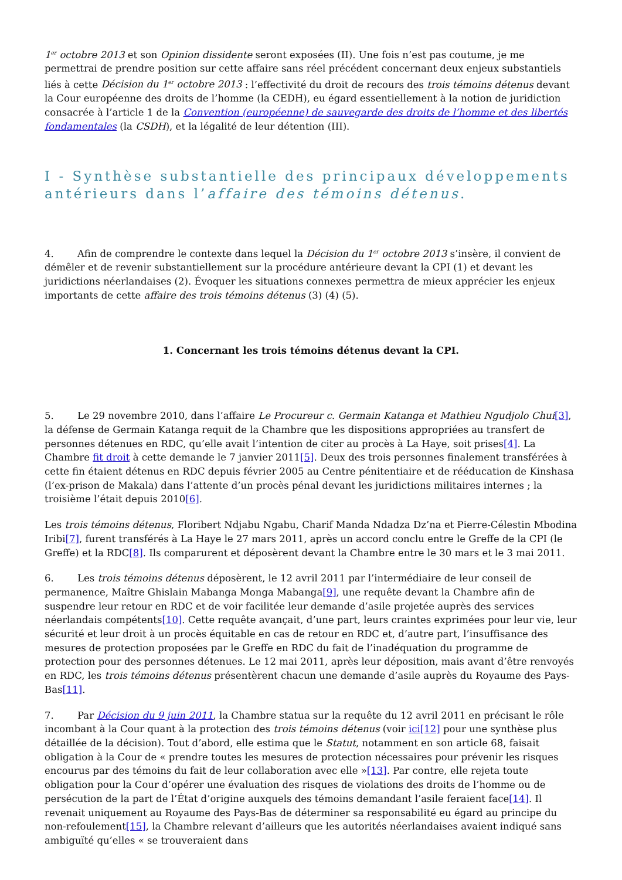1<sup>er</sup> octobre 2013 et son Opinion dissidente seront exposées (II). Une fois n’est pas coutume, je me permettrai de prendre position sur cette affaire sans réel précédent concernant deux enjeux substantiels liés à cette Décision du 1<sup>er</sup> octobre 2013 : l’effectivité du droit de recours des trois témoins détenus devant la Cour européenne des droits de l’homme (la CEDH), eu égard essentiellement à la notion de juridiction consacrée à l’article 1 de la Convention (européenne) de sauvegarde des droits de l’homme et des libertés fondamentales (la CSDH), et la légalité de leur détention (III).
I - Synthèse substantielle des principaux développements antérieurs dans l’affaire des témoins détenus.
4. Afin de comprendre le contexte dans lequel la Décision du 1<sup>er</sup> octobre 2013 s’insère, il convient de démêler et de revenir substantiellement sur la procédure antérieure devant la CPI (1) et devant les juridictions néerlandaises (2). Évoquer les situations connexes permettra de mieux apprécier les enjeux importants de cette affaire des trois témoins détenus (3) (4) (5).
1. Concernant les trois témoins détenus devant la CPI.
5. Le 29 novembre 2010, dans l’affaire Le Procureur c. Germain Katanga et Mathieu Ngudjolo Chui[3], la défense de Germain Katanga requit de la Chambre que les dispositions appropriées au transfert de personnes détenues en RDC, qu’elle avait l’intention de citer au procès à La Haye, soit prises[4]. La Chambre fit droit à cette demande le 7 janvier 2011[5]. Deux des trois personnes finalement transférées à cette fin étaient détenus en RDC depuis février 2005 au Centre pénitentiaire et de rééducation de Kinshasa (l’ex-prison de Makala) dans l’attente d’un procès pénal devant les juridictions militaires internes ; la troisième l’était depuis 2010[6].
Les trois témoins détenus, Floribert Ndjabu Ngabu, Charif Manda Ndadza Dz’na et Pierre-Célestin Mbodina Iribi[7], furent transférés à La Haye le 27 mars 2011, après un accord conclu entre le Greffe de la CPI (le Greffe) et la RDC[8]. Ils comparurent et déposèrent devant la Chambre entre le 30 mars et le 3 mai 2011.
6. Les trois témoins détenus déposèrent, le 12 avril 2011 par l’intermédiaire de leur conseil de permanence, Maître Ghislain Mabanga Monga Mabanga[9], une requête devant la Chambre afin de suspendre leur retour en RDC et de voir facilitée leur demande d’asile projetée auprès des services néerlandais compétents[10]. Cette requête avançait, d’une part, leurs craintes exprimées pour leur vie, leur sécurité et leur droit à un procès équitable en cas de retour en RDC et, d’autre part, l’insuffisance des mesures de protection proposées par le Greffe en RDC du fait de l’inadéquation du programme de protection pour des personnes détenues. Le 12 mai 2011, après leur déposition, mais avant d’être renvoyés en RDC, les trois témoins détenus présentèrent chacun une demande d’asile auprès du Royaume des Pays-Bas[11].
7. Par Décision du 9 juin 2011, la Chambre statua sur la requête du 12 avril 2011 en précisant le rôle incombant à la Cour quant à la protection des trois témoins détenus (voir ici[12] pour une synthèse plus détaillée de la décision). Tout d’abord, elle estima que le Statut, notamment en son article 68, faisait obligation à la Cour de « prendre toutes les mesures de protection nécessaires pour prévenir les risques encourus par des témoins du fait de leur collaboration avec elle »[13]. Par contre, elle rejeta toute obligation pour la Cour d’opérer une évaluation des risques de violations des droits de l’homme ou de persécution de la part de l’État d’origine auxquels des témoins demandant l’asile feraient face[14]. Il revenait uniquement au Royaume des Pays-Bas de déterminer sa responsabilité eu égard au principe du non-refoulement[15], la Chambre relevant d’ailleurs que les autorités néerlandaises avaient indiqué sans ambiguïté qu’elles « se trouveraient dans